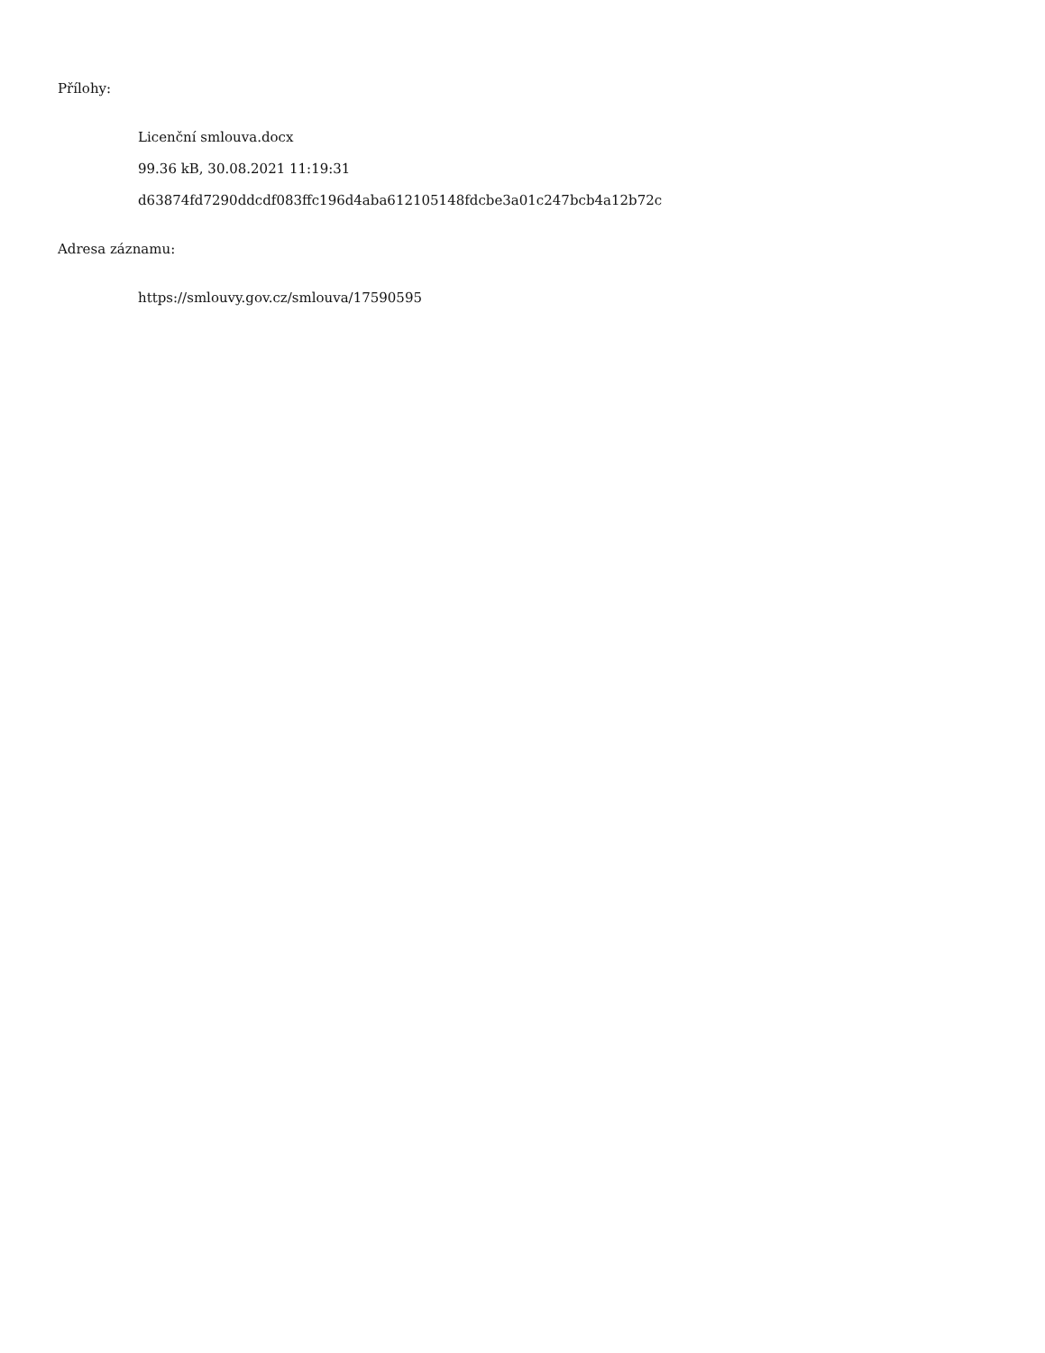Přílohy:
Licenční smlouva.docx
99.36 kB, 30.08.2021 11:19:31
d63874fd7290ddcdf083ffc196d4aba612105148fdcbe3a01c247bcb4a12b72c
Adresa záznamu:
https://smlouvy.gov.cz/smlouva/17590595